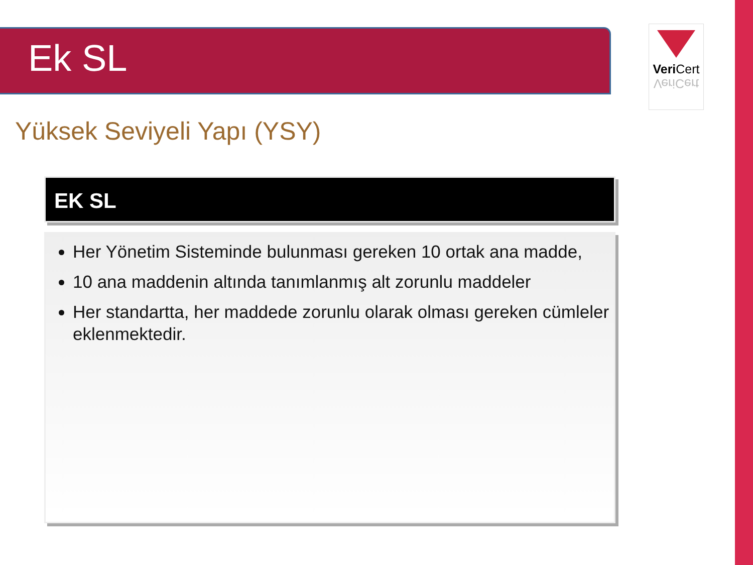Ek SL
Veri Cert
VeriCert
Yüksek Seviyeli Yapı (YSY)
EK SL
Her Yönetim Sisteminde bulunması gereken 10 ortak ana madde,
10 ana maddenin altında tanımlanmış alt zorunlu maddeler
Her standartta, her maddede zorunlu olarak olması gereken cümleler eklenmektedir.